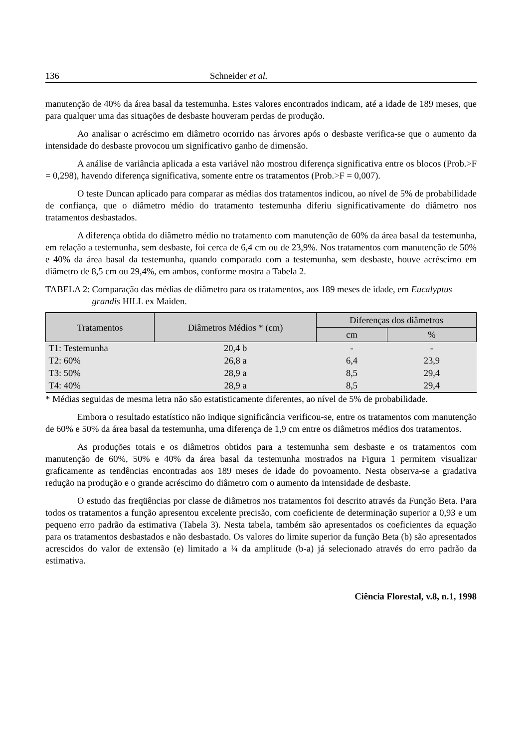136 Schneider et al.
manutenção de 40% da área basal da testemunha. Estes valores encontrados indicam, até a idade de 189 meses, que para qualquer uma das situações de desbaste houveram perdas de produção.
Ao analisar o acréscimo em diâmetro ocorrido nas árvores após o desbaste verifica-se que o aumento da intensidade do desbaste provocou um significativo ganho de dimensão.
A análise de variância aplicada a esta variável não mostrou diferença significativa entre os blocos (Prob.>F = 0,298), havendo diferença significativa, somente entre os tratamentos (Prob.>F = 0,007).
O teste Duncan aplicado para comparar as médias dos tratamentos indicou, ao nível de 5% de probabilidade de confiança, que o diâmetro médio do tratamento testemunha diferiu significativamente do diâmetro nos tratamentos desbastados.
A diferença obtida do diâmetro médio no tratamento com manutenção de 60% da área basal da testemunha, em relação a testemunha, sem desbaste, foi cerca de 6,4 cm ou de 23,9%. Nos tratamentos com manutenção de 50% e 40% da área basal da testemunha, quando comparado com a testemunha, sem desbaste, houve acréscimo em diâmetro de 8,5 cm ou 29,4%, em ambos, conforme mostra a Tabela 2.
TABELA 2: Comparação das médias de diâmetro para os tratamentos, aos 189 meses de idade, em Eucalyptus grandis HILL ex Maiden.
| Tratamentos | Diâmetros Médios * (cm) | Diferenças dos diâmetros | |
| --- | --- | --- | --- |
| | | cm | % |
| T1: Testemunha | 20,4 b | - | - |
| T2: 60% | 26,8 a | 6,4 | 23,9 |
| T3: 50% | 28,9 a | 8,5 | 29,4 |
| T4: 40% | 28,9 a | 8,5 | 29,4 |
* Médias seguidas de mesma letra não são estatisticamente diferentes, ao nível de 5% de probabilidade.
Embora o resultado estatístico não indique significância verificou-se, entre os tratamentos com manutenção de 60% e 50% da área basal da testemunha, uma diferença de 1,9 cm entre os diâmetros médios dos tratamentos.
As produções totais e os diâmetros obtidos para a testemunha sem desbaste e os tratamentos com manutenção de 60%, 50% e 40% da área basal da testemunha mostrados na Figura 1 permitem visualizar graficamente as tendências encontradas aos 189 meses de idade do povoamento. Nesta observa-se a gradativa redução na produção e o grande acréscimo do diâmetro com o aumento da intensidade de desbaste.
O estudo das freqüências por classe de diâmetros nos tratamentos foi descrito através da Função Beta. Para todos os tratamentos a função apresentou excelente precisão, com coeficiente de determinação superior a 0,93 e um pequeno erro padrão da estimativa (Tabela 3). Nesta tabela, também são apresentados os coeficientes da equação para os tratamentos desbastados e não desbastado. Os valores do limite superior da função Beta (b) são apresentados acrescidos do valor de extensão (e) limitado a ¼ da amplitude (b-a) já selecionado através do erro padrão da estimativa.
Ciência Florestal, v.8, n.1, 1998